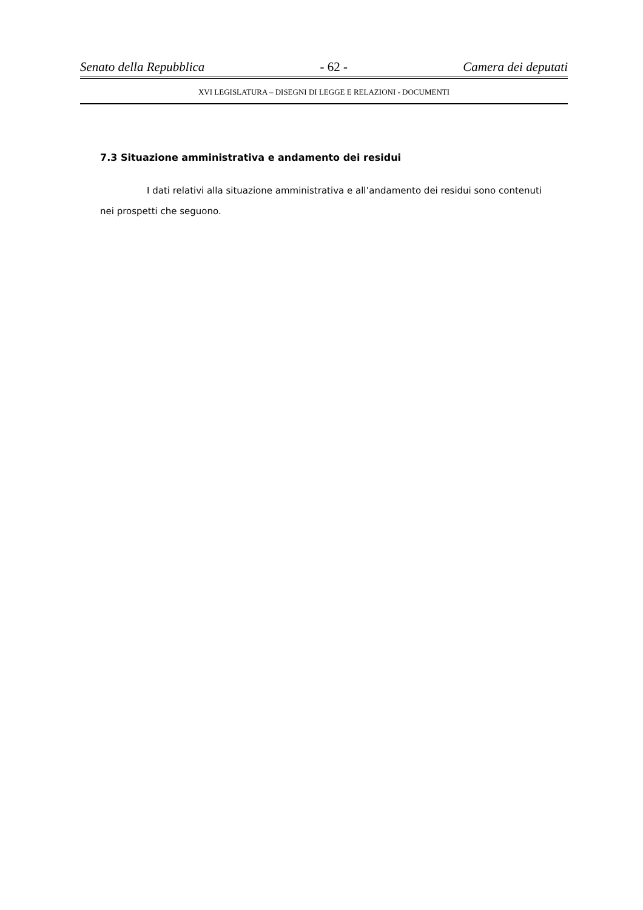Senato della Repubblica - 62 - Camera dei deputati
XVI LEGISLATURA – DISEGNI DI LEGGE E RELAZIONI - DOCUMENTI
7.3 Situazione amministrativa e andamento dei residui
I dati relativi alla situazione amministrativa e all’andamento dei residui sono contenuti nei prospetti che seguono.